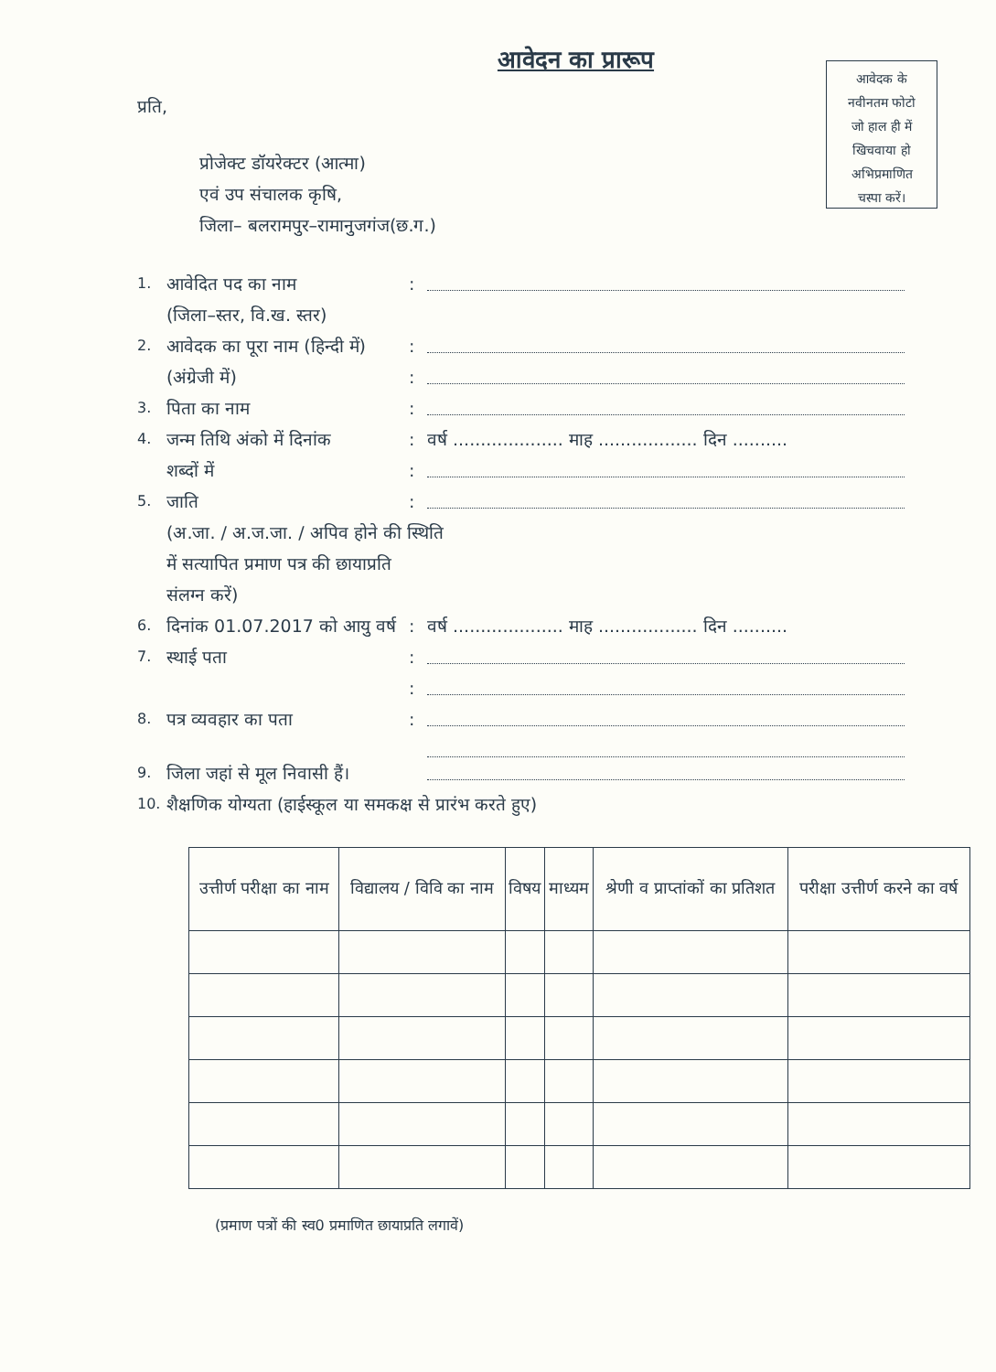आवेदन का प्रारूप
आवेदक के
नवीनतम फोटो
जो हाल ही में
खिचवाया हो
अभिप्रमाणित
चस्पा करें।
प्रति,
प्रोजेक्ट डॉयरेक्टर (आत्मा)
एवं उप संचालक कृषि,
जिला– बलरामपुर–रामानुजगंज(छ.ग.)
1. आवेदित पद का नाम:
(जिला–स्तर, वि.ख. स्तर)
2. आवेदक का पूरा नाम (हिन्दी में):
(अंग्रेजी में):
3. पिता का नाम:
4. जन्म तिथि अंको में दिनांक: वर्ष .................... माह .................. दिन ..........
शब्दों में:
5. जाति:
(अ.जा. / अ.ज.जा. / अपिव होने की स्थिति
में सत्यापित प्रमाण पत्र की छायाप्रति
संलग्न करें)
6. दिनांक 01.07.2017 को आयु वर्ष: वर्ष .................... माह .................. दिन ..........
7. स्थाई पता:
:
8. पत्र व्यवहार का पता:
9. जिला जहां से मूल निवासी हैं।
10. शैक्षणिक योग्यता (हाईस्कूल या समकक्ष से प्रारंभ करते हुए)
| उत्तीर्ण परीक्षा का नाम | विद्यालय / विवि का नाम | विषय | माध्यम | श्रेणी व प्राप्तांकों का प्रतिशत | परीक्षा उत्तीर्ण करने का वर्ष |
| --- | --- | --- | --- | --- | --- |
(प्रमाण पत्रों की स्व0 प्रमाणित छायाप्रति लगावें)